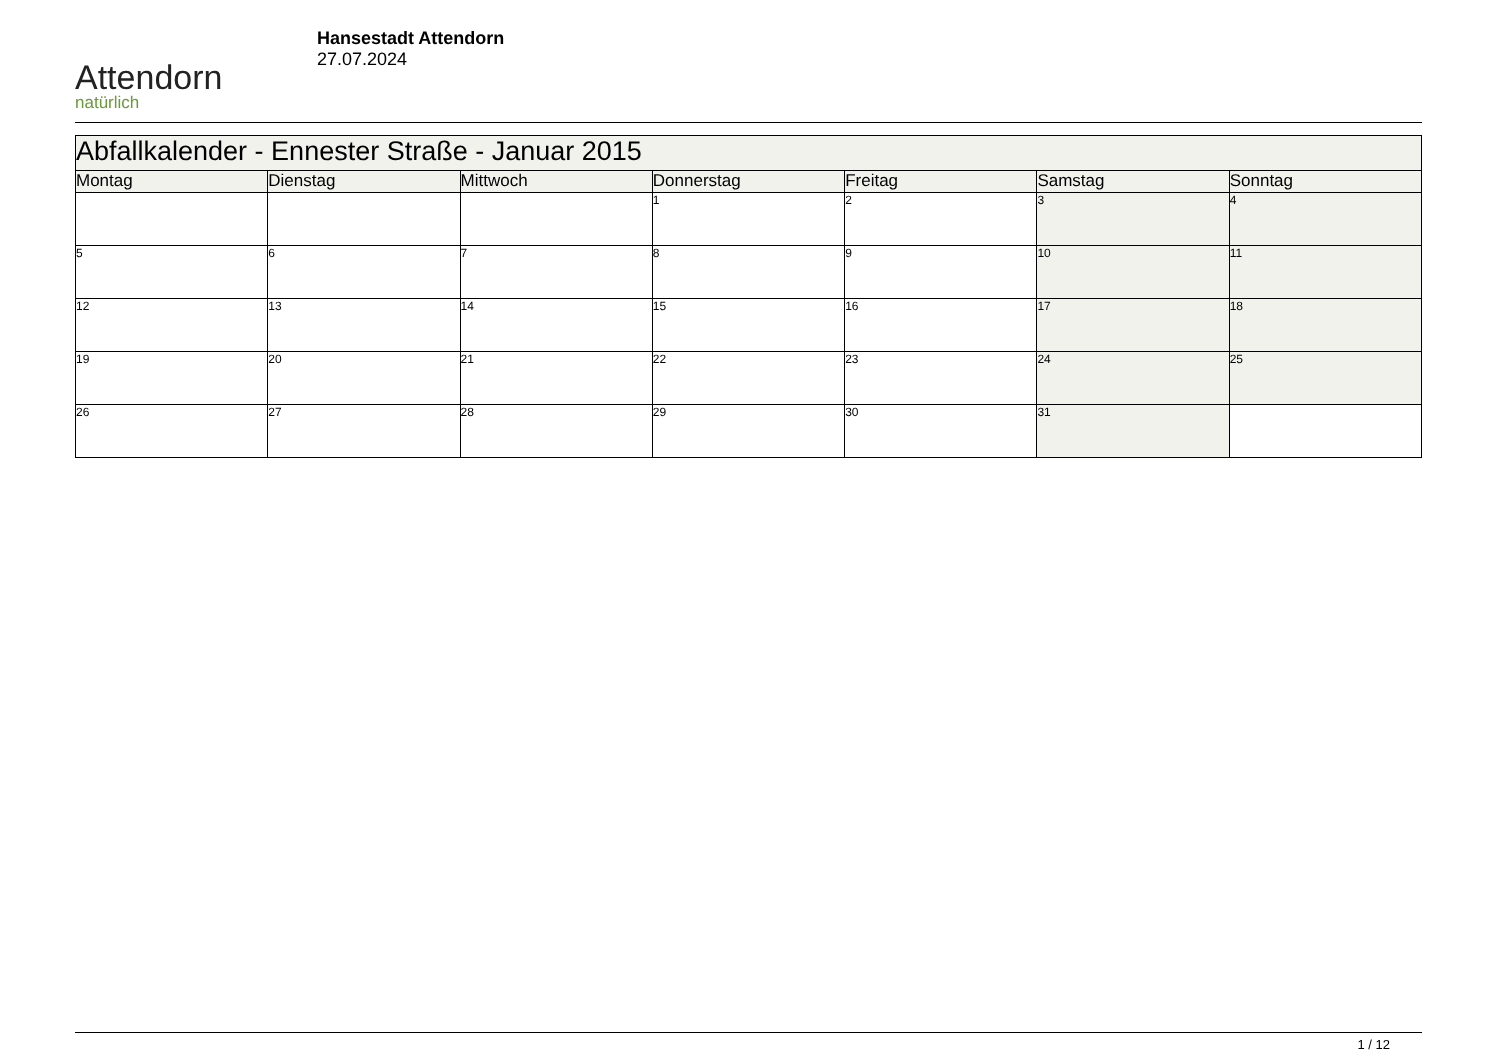Attendorn
natürlich
Hansestadt Attendorn
27.07.2024
| Abfallkalender - Ennester Straße - Januar 2015 | | | | | | |
| --- | --- | --- | --- | --- | --- | --- |
| Montag | Dienstag | Mittwoch | Donnerstag | Freitag | Samstag | Sonntag |
| | | | 1 | 2 | 3 | 4 |
| 5 | 6 | 7 | 8 | 9 | 10 | 11 |
| 12 | 13 | 14 | 15 | 16 | 17 | 18 |
| 19 | 20 | 21 | 22 | 23 | 24 | 25 |
| 26 | 27 | 28 | 29 | 30 | 31 | |
1 / 12